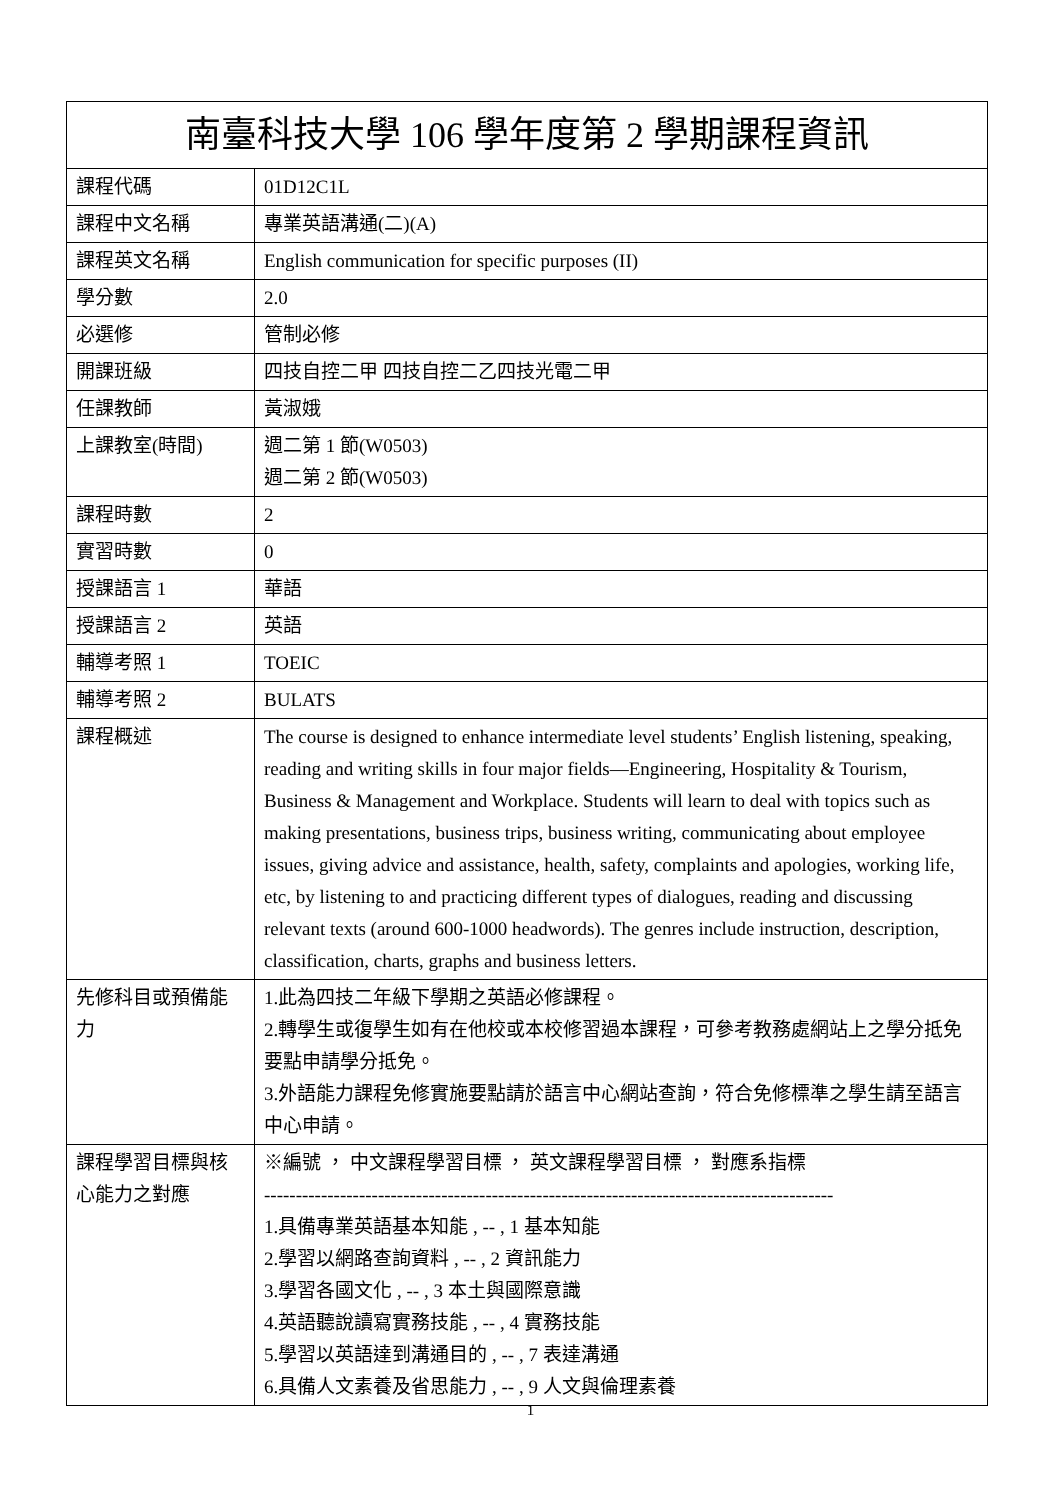| 南臺科技大學 106 學年度第 2 學期課程資訊 | |
| 課程代碼 | 01D12C1L |
| 課程中文名稱 | 專業英語溝通(二)(A) |
| 課程英文名稱 | English communication for specific purposes (II) |
| 學分數 | 2.0 |
| 必選修 | 管制必修 |
| 開課班級 | 四技自控二甲 四技自控二乙四技光電二甲 |
| 任課教師 | 黃淑娥 |
| 上課教室(時間) | 週二第 1 節(W0503) 週二第 2 節(W0503) |
| 課程時數 | 2 |
| 實習時數 | 0 |
| 授課語言 1 | 華語 |
| 授課語言 2 | 英語 |
| 輔導考照 1 | TOEIC |
| 輔導考照 2 | BULATS |
| 課程概述 | The course is designed to enhance intermediate level students’ English listening, speaking, reading and writing skills in four major fields—Engineering, Hospitality & Tourism, Business & Management and Workplace. Students will learn to deal with topics such as making presentations, business trips, business writing, communicating about employee issues, giving advice and assistance, health, safety, complaints and apologies, working life, etc, by listening to and practicing different types of dialogues, reading and discussing relevant texts (around 600-1000 headwords). The genres include instruction, description, classification, charts, graphs and business letters. |
| 先修科目或預備能力 | 1.此為四技二年級下學期之英語必修課程。 2.轉學生或復學生如有在他校或本校修習過本課程，可參考教務處網站上之學分抵免要點申請學分抵免。 3.外語能力課程免修實施要點請於語言中心網站查詢，符合免修標準之學生請至語言中心申請。 |
| 課程學習目標與核心能力之對應 | ※編號 ， 中文課程學習目標 ， 英文課程學習目標 ， 對應系指標 ------------------------------------------------------------------------------------------ 1.具備專業英語基本知能 , -- , 1 基本知能 2.學習以網路查詢資料 , -- , 2 資訊能力 3.學習各國文化 , -- , 3 本土與國際意識 4.英語聽說讀寫實務技能 , -- , 4 實務技能 5.學習以英語達到溝通目的 , -- , 7 表達溝通 6.具備人文素養及省思能力 , -- , 9 人文與倫理素養 |
1